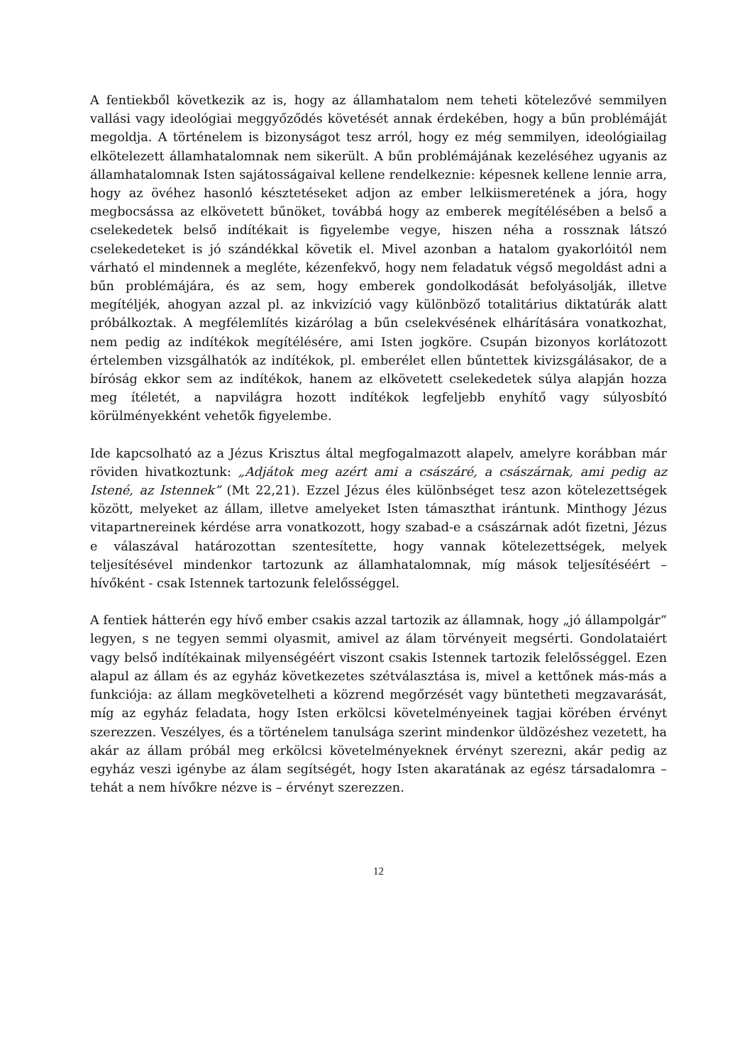A fentiekből következik az is, hogy az államhatalom nem teheti kötelezővé semmilyen vallási vagy ideológiai meggyőződés követését annak érdekében, hogy a bűn problémáját megoldja. A történelem is bizonyságot tesz arról, hogy ez még semmilyen, ideológiailag elkötelezett államhatalomnak nem sikerült. A bűn problémájának kezeléséhez ugyanis az államhatalomnak Isten sajátosságaival kellene rendelkeznie: képesnek kellene lennie arra, hogy az övéhez hasonló késztetéseket adjon az ember lelkiismeretének a jóra, hogy megbocsássa az elkövetett bűnöket, továbbá hogy az emberek megítélésében a belső a cselekedetek belső indítékait is figyelembe vegye, hiszen néha a rossznak látszó cselekedeteket is jó szándékkal követik el. Mivel azonban a hatalom gyakorlóitól nem várható el mindennek a megléte, kézenfekvő, hogy nem feladatuk végső megoldást adni a bűn problémájára, és az sem, hogy emberek gondolkodását befolyásolják, illetve megítéljék, ahogyan azzal pl. az inkvizíció vagy különböző totalitárius diktatúrák alatt próbálkoztak. A megfélemlítés kizárólag a bűn cselekvésének elhárítására vonatkozhat, nem pedig az indítékok megítélésére, ami Isten jogköre. Csupán bizonyos korlátozott értelemben vizsgálhatók az indítékok, pl. emberélet ellen bűntettek kivizsgálásakor, de a bíróság ekkor sem az indítékok, hanem az elkövetett cselekedetek súlya alapján hozza meg ítéletét, a napvilágra hozott indítékok legfeljebb enyhítő vagy súlyosbító körülményekként vehetők figyelembe.
Ide kapcsolható az a Jézus Krisztus által megfogalmazott alapelv, amelyre korábban már röviden hivatkoztunk: „Adjátok meg azért ami a császáré, a császárnak, ami pedig az Istené, az Istennek” (Mt 22,21). Ezzel Jézus éles különbséget tesz azon kötelezettségek között, melyeket az állam, illetve amelyeket Isten támaszthat irántunk. Minthogy Jézus vitapartnereinek kérdése arra vonatkozott, hogy szabad-e a császárnak adót fizetni, Jézus e válaszával határozottan szentesítette, hogy vannak kötelezettségek, melyek teljesítésével mindenkor tartozunk az államhatalomnak, míg mások teljesítéséért – hívőként - csak Istennek tartozunk felelősséggel.
A fentiek hátterén egy hívő ember csakis azzal tartozik az államnak, hogy „jó állampolgár” legyen, s ne tegyen semmi olyasmit, amivel az álam törvényeit megsérti. Gondolataiért vagy belső indítékainak milyenségéért viszont csakis Istennek tartozik felelősséggel. Ezen alapul az állam és az egyház következetes szétválasztása is, mivel a kettőnek más-más a funkciója: az állam megkövetelheti a közrend megőrzését vagy büntetheti megzavarását, míg az egyház feladata, hogy Isten erkölcsi követelményeinek tagjai körében érvényt szerezzen. Veszélyes, és a történelem tanulsága szerint mindenkor üldözéshez vezetett, ha akár az állam próbál meg erkölcsi követelményeknek érvényt szerezni, akár pedig az egyház veszi igénybe az álam segítségét, hogy Isten akaratának az egész társadalomra – tehát a nem hívőkre nézve is – érvényt szerezzen.
12